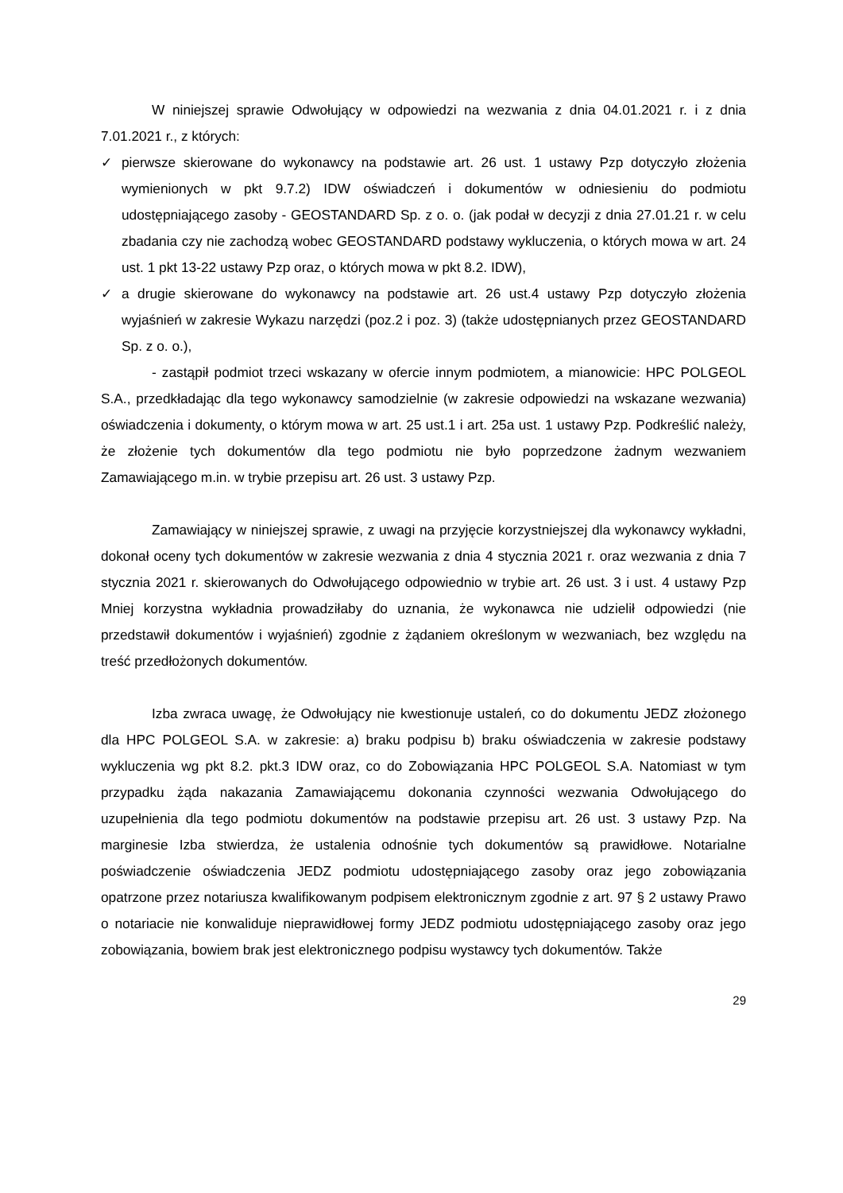W niniejszej sprawie Odwołujący w odpowiedzi na wezwania z dnia 04.01.2021 r. i z dnia 7.01.2021 r., z których:
✓ pierwsze skierowane do wykonawcy na podstawie art. 26 ust. 1 ustawy Pzp dotyczyło złożenia wymienionych w pkt 9.7.2) IDW oświadczeń i dokumentów w odniesieniu do podmiotu udostępniającego zasoby - GEOSTANDARD Sp. z o. o. (jak podał w decyzji z dnia 27.01.21 r. w celu zbadania czy nie zachodzą wobec GEOSTANDARD podstawy wykluczenia, o których mowa w art. 24 ust. 1 pkt 13-22 ustawy Pzp oraz, o których mowa w pkt 8.2. IDW),
✓ a drugie skierowane do wykonawcy na podstawie art. 26 ust.4 ustawy Pzp dotyczyło złożenia wyjaśnień w zakresie Wykazu narzędzi (poz.2 i poz. 3) (także udostępnianych przez GEOSTANDARD Sp. z o. o.),
- zastąpił podmiot trzeci wskazany w ofercie innym podmiotem, a mianowicie: HPC POLGEOL S.A., przedkładając dla tego wykonawcy samodzielnie (w zakresie odpowiedzi na wskazane wezwania) oświadczenia i dokumenty, o którym mowa w art. 25 ust.1 i art. 25a ust. 1 ustawy Pzp. Podkreślić należy, że złożenie tych dokumentów dla tego podmiotu nie było poprzedzone żadnym wezwaniem Zamawiającego m.in. w trybie przepisu art. 26 ust. 3 ustawy Pzp.
Zamawiający w niniejszej sprawie, z uwagi na przyjęcie korzystniejszej dla wykonawcy wykładni, dokonał oceny tych dokumentów w zakresie wezwania z dnia 4 stycznia 2021 r. oraz wezwania z dnia 7 stycznia 2021 r. skierowanych do Odwołującego odpowiednio w trybie art. 26 ust. 3 i ust. 4 ustawy Pzp Mniej korzystna wykładnia prowadziłaby do uznania, że wykonawca nie udzielił odpowiedzi (nie przedstawił dokumentów i wyjaśnień) zgodnie z żądaniem określonym w wezwaniach, bez względu na treść przedłożonych dokumentów.
Izba zwraca uwagę, że Odwołujący nie kwestionuje ustaleń, co do dokumentu JEDZ złożonego dla HPC POLGEOL S.A. w zakresie: a) braku podpisu b) braku oświadczenia w zakresie podstawy wykluczenia wg pkt 8.2. pkt.3 IDW oraz, co do Zobowiązania HPC POLGEOL S.A. Natomiast w tym przypadku żąda nakazania Zamawiającemu dokonania czynności wezwania Odwołującego do uzupełnienia dla tego podmiotu dokumentów na podstawie przepisu art. 26 ust. 3 ustawy Pzp. Na marginesie Izba stwierdza, że ustalenia odnośnie tych dokumentów są prawidłowe. Notarialne poświadczenie oświadczenia JEDZ podmiotu udostępniającego zasoby oraz jego zobowiązania opatrzone przez notariusza kwalifikowanym podpisem elektronicznym zgodnie z art. 97 § 2 ustawy Prawo o notariacie nie konwaliduje nieprawidłowej formy JEDZ podmiotu udostępniającego zasoby oraz jego zobowiązania, bowiem brak jest elektronicznego podpisu wystawcy tych dokumentów. Także
29